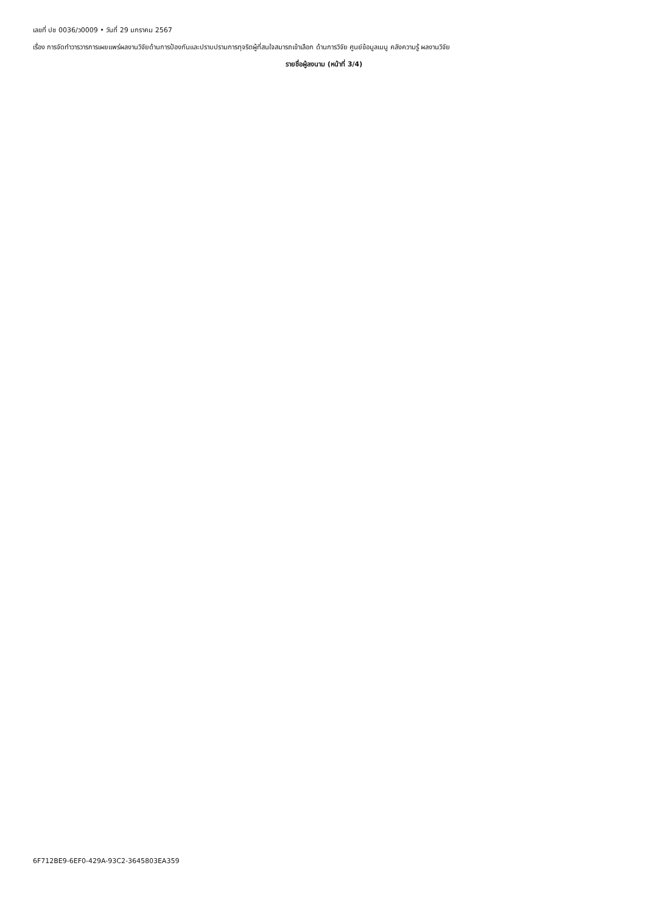เลขที่ ปช 0036/ว0009 • วันที่ 29 มกราคม 2567
เรื่อง การจัดทำวารวารการเผยแพร่ผลงานวิจัยด้านการป้องกันและปราบปรามการทุจริตผู้ที่สนใจสมารถเข้าเลือก ด้านการวิจัย ศูนย์ข้อมูลเมนู คลังความรู้ ผลงานวิจัย
รายชื่อผู้ลงนาม (หน้าที่ 3/4)
6F712BE9-6EF0-429A-93C2-3645803EA359